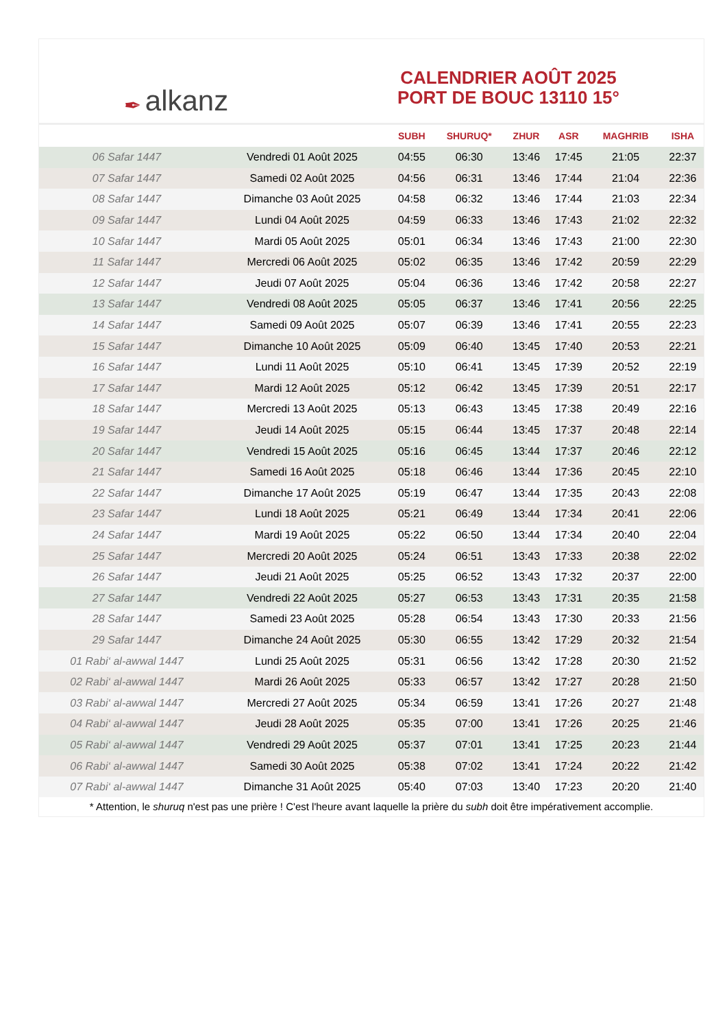✒ alkanz
CALENDRIER AOÛT 2025
PORT DE BOUC 13110 15°
| | | SUBH | SHURUQ* | ZHUR | ASR | MAGHRIB | ISHA |
| --- | --- | --- | --- | --- | --- | --- | --- |
| 06 Safar 1447 | Vendredi 01 Août 2025 | 04:55 | 06:30 | 13:46 | 17:45 | 21:05 | 22:37 |
| 07 Safar 1447 | Samedi 02 Août 2025 | 04:56 | 06:31 | 13:46 | 17:44 | 21:04 | 22:36 |
| 08 Safar 1447 | Dimanche 03 Août 2025 | 04:58 | 06:32 | 13:46 | 17:44 | 21:03 | 22:34 |
| 09 Safar 1447 | Lundi 04 Août 2025 | 04:59 | 06:33 | 13:46 | 17:43 | 21:02 | 22:32 |
| 10 Safar 1447 | Mardi 05 Août 2025 | 05:01 | 06:34 | 13:46 | 17:43 | 21:00 | 22:30 |
| 11 Safar 1447 | Mercredi 06 Août 2025 | 05:02 | 06:35 | 13:46 | 17:42 | 20:59 | 22:29 |
| 12 Safar 1447 | Jeudi 07 Août 2025 | 05:04 | 06:36 | 13:46 | 17:42 | 20:58 | 22:27 |
| 13 Safar 1447 | Vendredi 08 Août 2025 | 05:05 | 06:37 | 13:46 | 17:41 | 20:56 | 22:25 |
| 14 Safar 1447 | Samedi 09 Août 2025 | 05:07 | 06:39 | 13:46 | 17:41 | 20:55 | 22:23 |
| 15 Safar 1447 | Dimanche 10 Août 2025 | 05:09 | 06:40 | 13:45 | 17:40 | 20:53 | 22:21 |
| 16 Safar 1447 | Lundi 11 Août 2025 | 05:10 | 06:41 | 13:45 | 17:39 | 20:52 | 22:19 |
| 17 Safar 1447 | Mardi 12 Août 2025 | 05:12 | 06:42 | 13:45 | 17:39 | 20:51 | 22:17 |
| 18 Safar 1447 | Mercredi 13 Août 2025 | 05:13 | 06:43 | 13:45 | 17:38 | 20:49 | 22:16 |
| 19 Safar 1447 | Jeudi 14 Août 2025 | 05:15 | 06:44 | 13:45 | 17:37 | 20:48 | 22:14 |
| 20 Safar 1447 | Vendredi 15 Août 2025 | 05:16 | 06:45 | 13:44 | 17:37 | 20:46 | 22:12 |
| 21 Safar 1447 | Samedi 16 Août 2025 | 05:18 | 06:46 | 13:44 | 17:36 | 20:45 | 22:10 |
| 22 Safar 1447 | Dimanche 17 Août 2025 | 05:19 | 06:47 | 13:44 | 17:35 | 20:43 | 22:08 |
| 23 Safar 1447 | Lundi 18 Août 2025 | 05:21 | 06:49 | 13:44 | 17:34 | 20:41 | 22:06 |
| 24 Safar 1447 | Mardi 19 Août 2025 | 05:22 | 06:50 | 13:44 | 17:34 | 20:40 | 22:04 |
| 25 Safar 1447 | Mercredi 20 Août 2025 | 05:24 | 06:51 | 13:43 | 17:33 | 20:38 | 22:02 |
| 26 Safar 1447 | Jeudi 21 Août 2025 | 05:25 | 06:52 | 13:43 | 17:32 | 20:37 | 22:00 |
| 27 Safar 1447 | Vendredi 22 Août 2025 | 05:27 | 06:53 | 13:43 | 17:31 | 20:35 | 21:58 |
| 28 Safar 1447 | Samedi 23 Août 2025 | 05:28 | 06:54 | 13:43 | 17:30 | 20:33 | 21:56 |
| 29 Safar 1447 | Dimanche 24 Août 2025 | 05:30 | 06:55 | 13:42 | 17:29 | 20:32 | 21:54 |
| 01 Rabi‘ al-awwal 1447 | Lundi 25 Août 2025 | 05:31 | 06:56 | 13:42 | 17:28 | 20:30 | 21:52 |
| 02 Rabi‘ al-awwal 1447 | Mardi 26 Août 2025 | 05:33 | 06:57 | 13:42 | 17:27 | 20:28 | 21:50 |
| 03 Rabi‘ al-awwal 1447 | Mercredi 27 Août 2025 | 05:34 | 06:59 | 13:41 | 17:26 | 20:27 | 21:48 |
| 04 Rabi‘ al-awwal 1447 | Jeudi 28 Août 2025 | 05:35 | 07:00 | 13:41 | 17:26 | 20:25 | 21:46 |
| 05 Rabi‘ al-awwal 1447 | Vendredi 29 Août 2025 | 05:37 | 07:01 | 13:41 | 17:25 | 20:23 | 21:44 |
| 06 Rabi‘ al-awwal 1447 | Samedi 30 Août 2025 | 05:38 | 07:02 | 13:41 | 17:24 | 20:22 | 21:42 |
| 07 Rabi‘ al-awwal 1447 | Dimanche 31 Août 2025 | 05:40 | 07:03 | 13:40 | 17:23 | 20:20 | 21:40 |
* Attention, le shuruq n'est pas une prière ! C'est l'heure avant laquelle la prière du subh doit être impérativement accomplie.